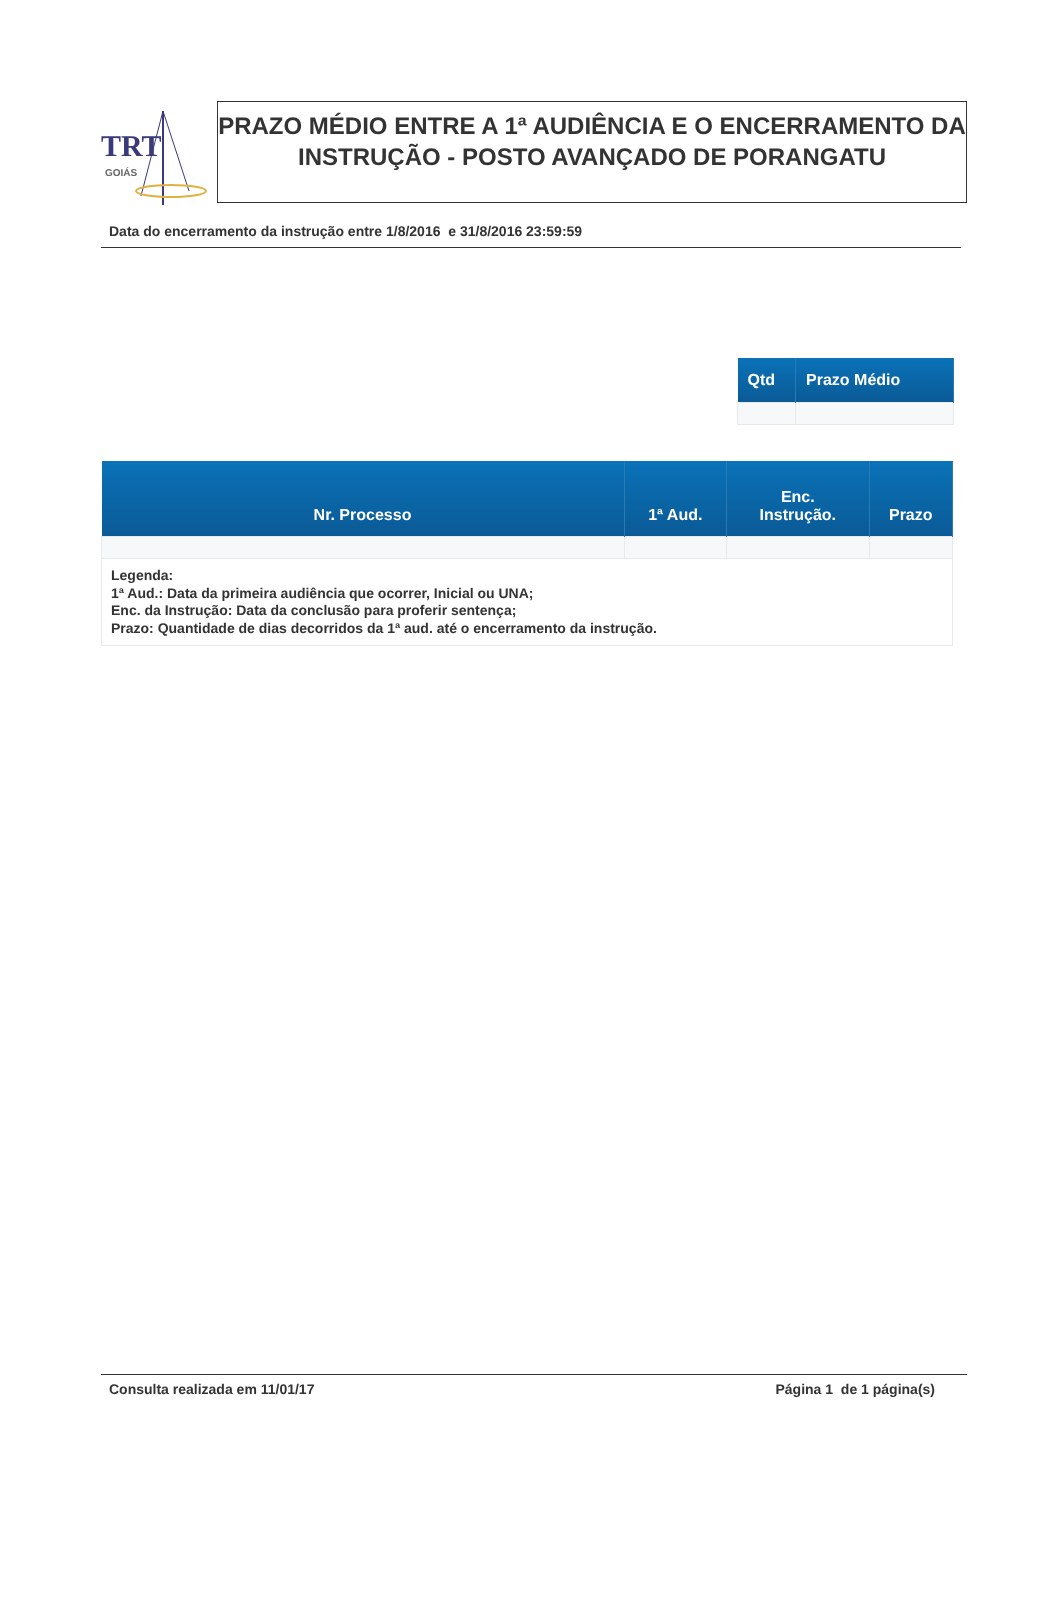TRT
GOIÁS
PRAZO MÉDIO ENTRE A 1ª AUDIÊNCIA E O ENCERRAMENTO DA INSTRUÇÃO - POSTO AVANÇADO DE PORANGATU
Data do encerramento da instrução entre 1/8/2016 e 31/8/2016 23:59:59
| Qtd | Prazo Médio |
| --- | --- |
| Nr. Processo | 1ª Aud. | Enc. Instrução. | Prazo |
| --- | --- | --- | --- |
| Legenda: 1ª Aud.: Data da primeira audiência que ocorrer, Inicial ou UNA; Enc. da Instrução: Data da conclusão para proferir sentença; Prazo: Quantidade de dias decorridos da 1ª aud. até o encerramento da instrução. | | | |
Consulta realizada em 11/01/17 Página 1 de 1 página(s)